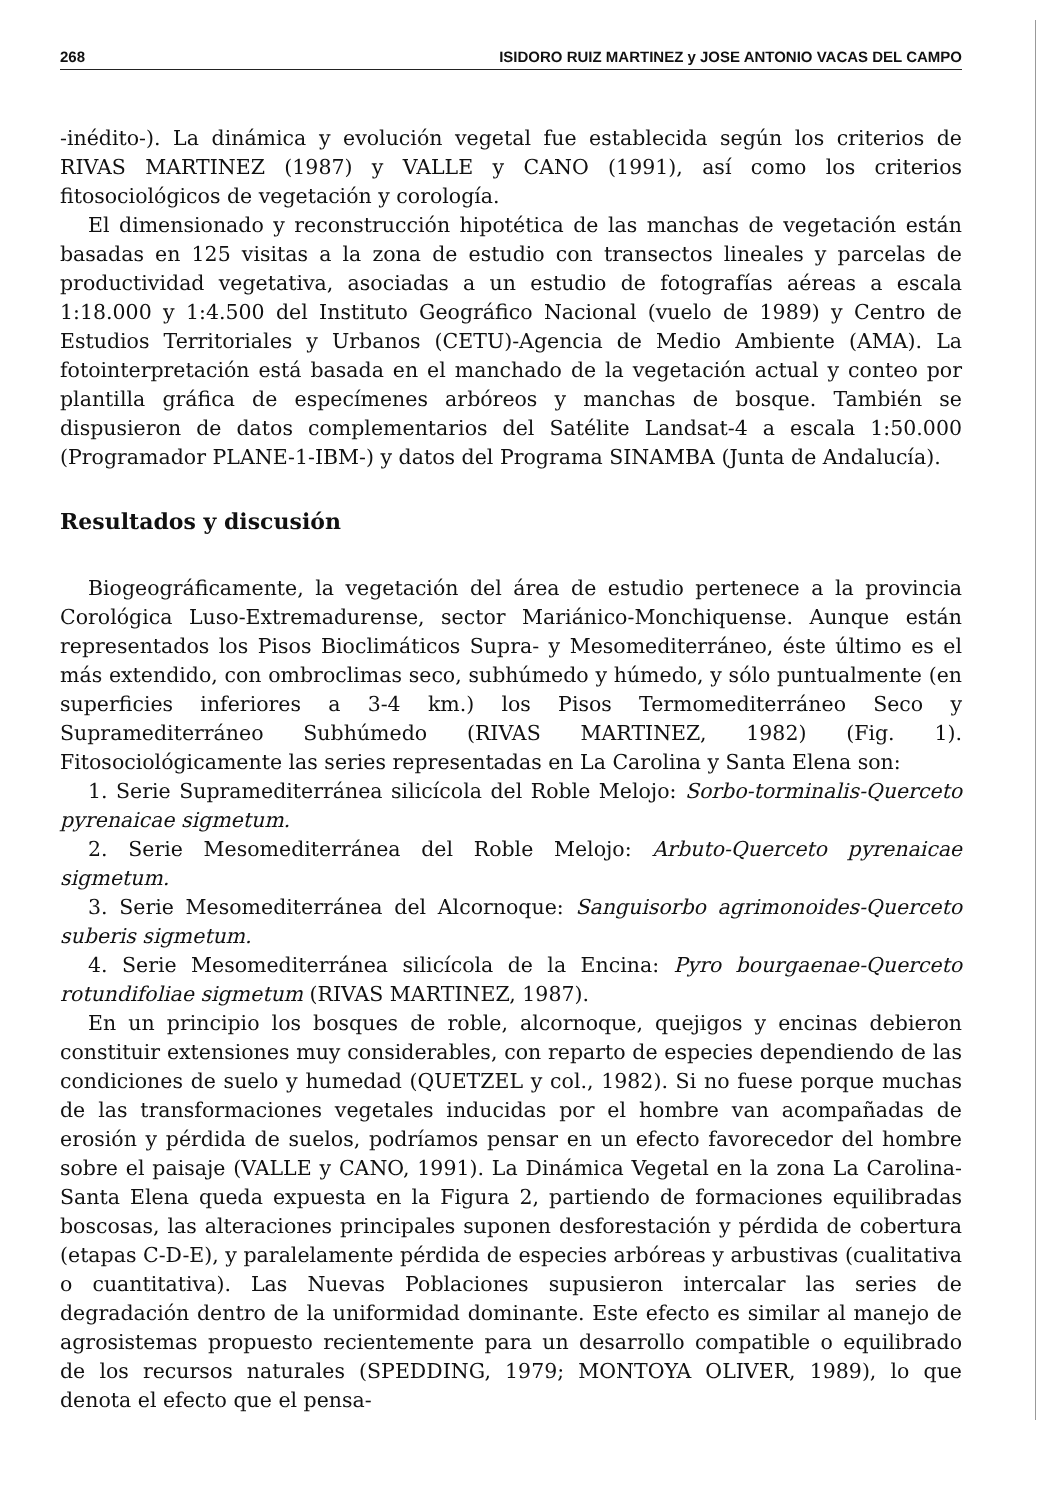268 ISIDORO RUIZ MARTINEZ y JOSE ANTONIO VACAS DEL CAMPO
-inédito-). La dinámica y evolución vegetal fue establecida según los criterios de RIVAS MARTINEZ (1987) y VALLE y CANO (1991), así como los criterios fitosociológicos de vegetación y corología.
El dimensionado y reconstrucción hipotética de las manchas de vegetación están basadas en 125 visitas a la zona de estudio con transectos lineales y parcelas de productividad vegetativa, asociadas a un estudio de fotografías aéreas a escala 1:18.000 y 1:4.500 del Instituto Geográfico Nacional (vuelo de 1989) y Centro de Estudios Territoriales y Urbanos (CETU)-Agencia de Medio Ambiente (AMA). La fotointerpretación está basada en el manchado de la vegetación actual y conteo por plantilla gráfica de especímenes arbóreos y manchas de bosque. También se dispusieron de datos complementarios del Satélite Landsat-4 a escala 1:50.000 (Programador PLANE-1-IBM-) y datos del Programa SINAMBA (Junta de Andalucía).
Resultados y discusión
Biogeográficamente, la vegetación del área de estudio pertenece a la provincia Corológica Luso-Extremadurense, sector Mariánico-Monchiquense. Aunque están representados los Pisos Bioclimáticos Supra- y Mesomediterráneo, éste último es el más extendido, con ombroclimas seco, subhúmedo y húmedo, y sólo puntualmente (en superficies inferiores a 3-4 km.) los Pisos Termomediterráneo Seco y Supramediterráneo Subhúmedo (RIVAS MARTINEZ, 1982) (Fig. 1). Fitosociológicamente las series representadas en La Carolina y Santa Elena son:
1. Serie Supramediterránea silicícola del Roble Melojo: Sorbo-torminalis-Querceto pyrenaicae sigmetum.
2. Serie Mesomediterránea del Roble Melojo: Arbuto-Querceto pyrenaicae sigmetum.
3. Serie Mesomediterránea del Alcornoque: Sanguisorbo agrimonoides-Querceto suberis sigmetum.
4. Serie Mesomediterránea silicícola de la Encina: Pyro bourgaenae-Querceto rotundifoliae sigmetum (RIVAS MARTINEZ, 1987).
En un principio los bosques de roble, alcornoque, quejigos y encinas debieron constituir extensiones muy considerables, con reparto de especies dependiendo de las condiciones de suelo y humedad (QUETZEL y col., 1982). Si no fuese porque muchas de las transformaciones vegetales inducidas por el hombre van acompañadas de erosión y pérdida de suelos, podríamos pensar en un efecto favorecedor del hombre sobre el paisaje (VALLE y CANO, 1991). La Dinámica Vegetal en la zona La Carolina-Santa Elena queda expuesta en la Figura 2, partiendo de formaciones equilibradas boscosas, las alteraciones principales suponen desforestación y pérdida de cobertura (etapas C-D-E), y paralelamente pérdida de especies arbóreas y arbustivas (cualitativa o cuantitativa). Las Nuevas Poblaciones supusieron intercalar las series de degradación dentro de la uniformidad dominante. Este efecto es similar al manejo de agrosistemas propuesto recientemente para un desarrollo compatible o equilibrado de los recursos naturales (SPEDDING, 1979; MONTOYA OLIVER, 1989), lo que denota el efecto que el pensa-